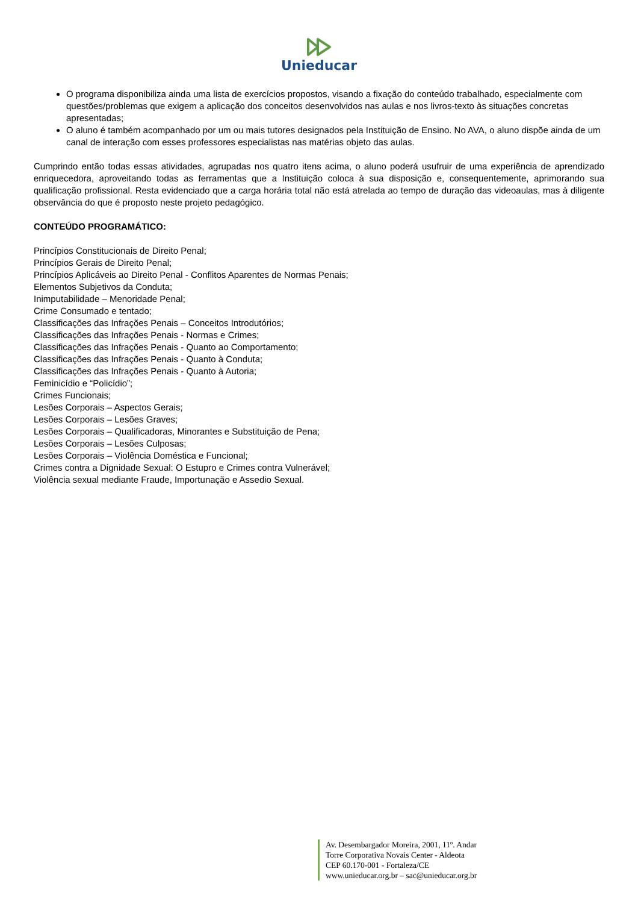Unieducar
O programa disponibiliza ainda uma lista de exercícios propostos, visando a fixação do conteúdo trabalhado, especialmente com questões/problemas que exigem a aplicação dos conceitos desenvolvidos nas aulas e nos livros-texto às situações concretas apresentadas;
O aluno é também acompanhado por um ou mais tutores designados pela Instituição de Ensino. No AVA, o aluno dispõe ainda de um canal de interação com esses professores especialistas nas matérias objeto das aulas.
Cumprindo então todas essas atividades, agrupadas nos quatro itens acima, o aluno poderá usufruir de uma experiência de aprendizado enriquecedora, aproveitando todas as ferramentas que a Instituição coloca à sua disposição e, consequentemente, aprimorando sua qualificação profissional. Resta evidenciado que a carga horária total não está atrelada ao tempo de duração das videoaulas, mas à diligente observância do que é proposto neste projeto pedagógico.
CONTEÚDO PROGRAMÁTICO:
Princípios Constitucionais de Direito Penal;
Princípios Gerais de Direito Penal;
Princípios Aplicáveis ao Direito Penal - Conflitos Aparentes de Normas Penais;
Elementos Subjetivos da Conduta;
Inimputabilidade – Menoridade Penal;
Crime Consumado e tentado;
Classificações das Infrações Penais – Conceitos Introdutórios;
Classificações das Infrações Penais - Normas e Crimes;
Classificações das Infrações Penais - Quanto ao Comportamento;
Classificações das Infrações Penais - Quanto à Conduta;
Classificações das Infrações Penais - Quanto à Autoria;
Feminicídio e “Policídio”;
Crimes Funcionais;
Lesões Corporais – Aspectos Gerais;
Lesões Corporais – Lesões Graves;
Lesões Corporais – Qualificadoras, Minorantes e Substituição de Pena;
Lesões Corporais – Lesões Culposas;
Lesões Corporais – Violência Doméstica e Funcional;
Crimes contra a Dignidade Sexual: O Estupro e Crimes contra Vulnerável;
Violência sexual mediante Fraude, Importunação e Assedio Sexual.
Av. Desembargador Moreira, 2001, 11º. Andar
Torre Corporativa Novais Center - Aldeota
CEP 60.170-001 - Fortaleza/CE
www.unieducar.org.br – sac@unieducar.org.br